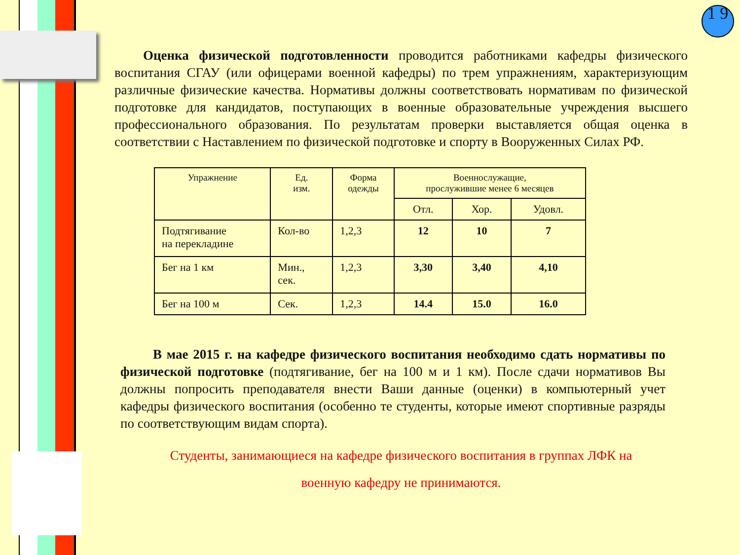1 9
Оценка физической подготовленности проводится работниками кафедры физического воспитания СГАУ (или офицерами военной кафедры) по трем упражнениям, характеризующим различные физические качества. Нормативы должны соответствовать нормативам по физической подготовке для кандидатов, поступающих в военные образовательные учреждения высшего профессионального образования. По результатам проверки выставляется общая оценка в соответствии с Наставлением по физической подготовке и спорту в Вооруженных Силах РФ.
| Упражнение | Ед. изм. | Форма одежды | Военнослужащие, прослужившие менее 6 месяцев | | |
| --- | --- | --- | --- | --- | --- |
| | | | Отл. | Хор. | Удовл. |
| Подтягивание на перекладине | Кол-во | 1,2,3 | 12 | 10 | 7 |
| Бег на 1 км | Мин., сек. | 1,2,3 | 3,30 | 3,40 | 4,10 |
| Бег на 100 м | Сек. | 1,2,3 | 14.4 | 15.0 | 16.0 |
В мае 2015 г. на кафедре физического воспитания необходимо сдать нормативы по физической подготовке (подтягивание, бег на 100 м и 1 км). После сдачи нормативов Вы должны попросить преподавателя внести Ваши данные (оценки) в компьютерный учет кафедры физического воспитания (особенно те студенты, которые имеют спортивные разряды по соответствующим видам спорта).
Студенты, занимающиеся на кафедре физического воспитания в группах ЛФК на
военную кафедру не принимаются.